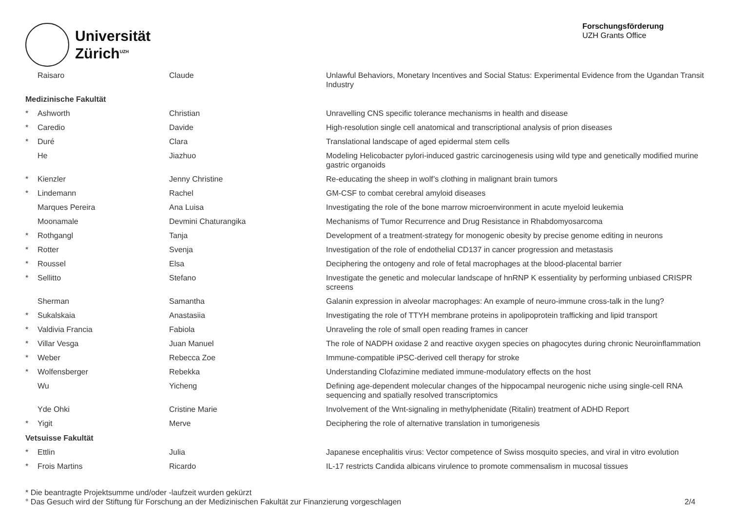Universität
Zürich<sup>UZH</sup>
Forschungsförderung
UZH Grants Office
| | Raisaro | Claude | Unlawful Behaviors, Monetary Incentives and Social Status: Experimental Evidence from the Ugandan Transit Industry |
| Medizinische Fakultät | | | |
| * | Ashworth | Christian | Unravelling CNS specific tolerance mechanisms in health and disease |
| * | Caredio | Davide | High-resolution single cell anatomical and transcriptional analysis of prion diseases |
| * | Duré | Clara | Translational landscape of aged epidermal stem cells |
| | He | Jiazhuo | Modeling Helicobacter pylori-induced gastric carcinogenesis using wild type and genetically modified murine gastric organoids |
| * | Kienzler | Jenny Christine | Re-educating the sheep in wolf’s clothing in malignant brain tumors |
| * | Lindemann | Rachel | GM-CSF to combat cerebral amyloid diseases |
| | Marques Pereira | Ana Luisa | Investigating the role of the bone marrow microenvironment in acute myeloid leukemia |
| | Moonamale | Devmini Chaturangika | Mechanisms of Tumor Recurrence and Drug Resistance in Rhabdomyosarcoma |
| * | Rothgangl | Tanja | Development of a treatment-strategy for monogenic obesity by precise genome editing in neurons |
| * | Rotter | Svenja | Investigation of the role of endothelial CD137 in cancer progression and metastasis |
| * | Roussel | Elsa | Deciphering the ontogeny and role of fetal macrophages at the blood-placental barrier |
| * | Sellitto | Stefano | Investigate the genetic and molecular landscape of hnRNP K essentiality by performing unbiased CRISPR screens |
| | Sherman | Samantha | Galanin expression in alveolar macrophages: An example of neuro-immune cross-talk in the lung? |
| * | Sukalskaia | Anastasiia | Investigating the role of TTYH membrane proteins in apolipoprotein trafficking and lipid transport |
| * | Valdivia Francia | Fabiola | Unraveling the role of small open reading frames in cancer |
| * | Villar Vesga | Juan Manuel | The role of NADPH oxidase 2 and reactive oxygen species on phagocytes during chronic Neuroinflammation |
| * | Weber | Rebecca Zoe | Immune-compatible iPSC-derived cell therapy for stroke |
| * | Wolfensberger | Rebekka | Understanding Clofazimine mediated immune-modulatory effects on the host |
| | Wu | Yicheng | Defining age-dependent molecular changes of the hippocampal neurogenic niche using single-cell RNA sequencing and spatially resolved transcriptomics |
| | Yde Ohki | Cristine Marie | Involvement of the Wnt-signaling in methylphenidate (Ritalin) treatment of ADHD Report |
| * | Yigit | Merve | Deciphering the role of alternative translation in tumorigenesis |
| Vetsuisse Fakultät | | | |
| * | Ettlin | Julia | Japanese encephalitis virus: Vector competence of Swiss mosquito species, and viral in vitro evolution |
| * | Frois Martins | Ricardo | IL-17 restricts Candida albicans virulence to promote commensalism in mucosal tissues |
* Die beantragte Projektsumme und/oder -laufzeit wurden gekürzt
° Das Gesuch wird der Stiftung für Forschung an der Medizinischen Fakultät zur Finanzierung vorgeschlagen
2/4